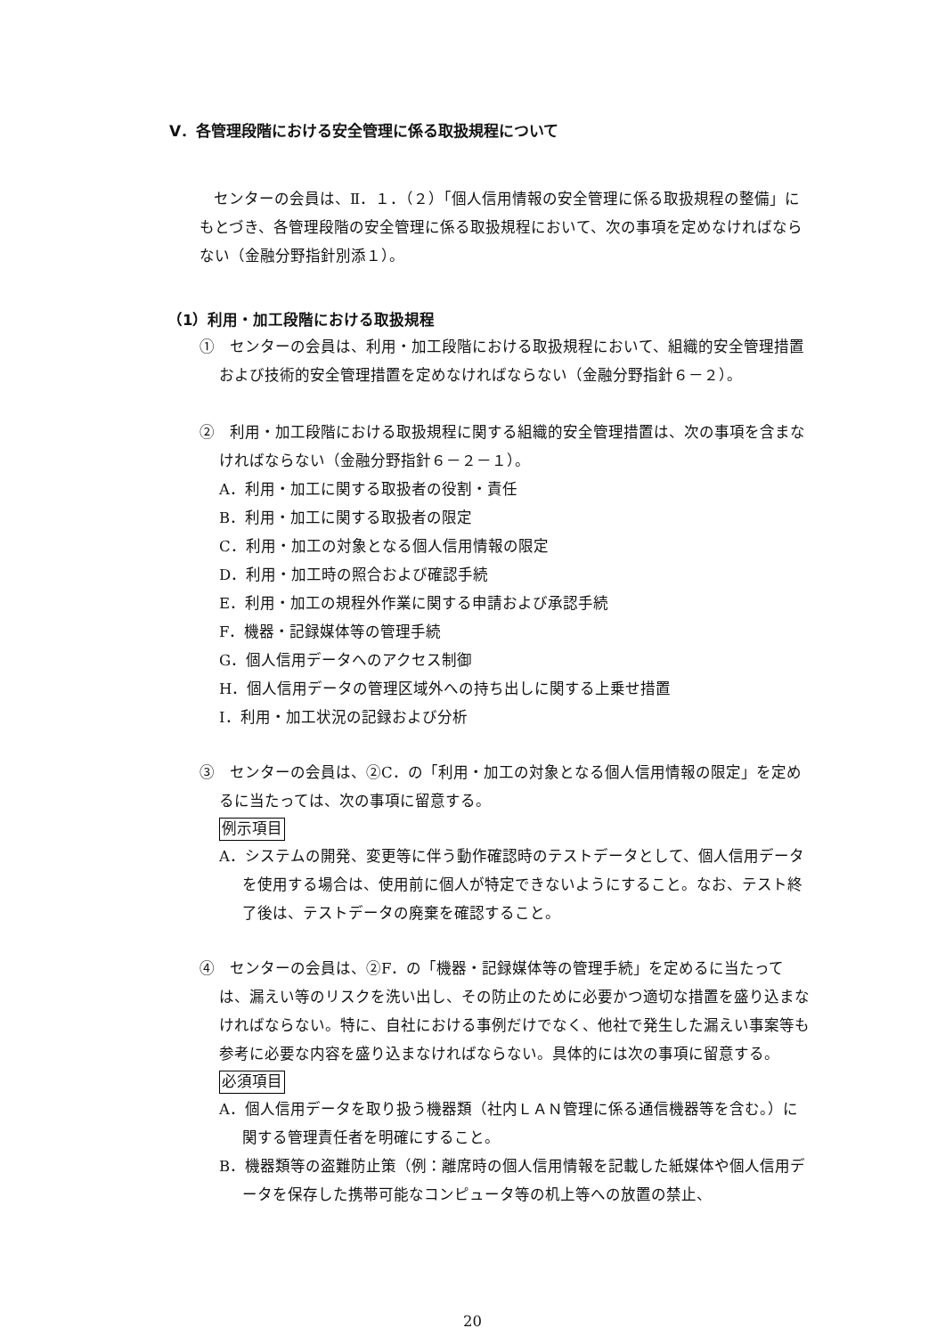Ⅴ．各管理段階における安全管理に係る取扱規程について
センターの会員は、Ⅱ．１．（２）「個人信用情報の安全管理に係る取扱規程の整備」にもとづき、各管理段階の安全管理に係る取扱規程において、次の事項を定めなければならない（金融分野指針別添１）。
（1）利用・加工段階における取扱規程
①　センターの会員は、利用・加工段階における取扱規程において、組織的安全管理措置および技術的安全管理措置を定めなければならない（金融分野指針６－２）。
②　利用・加工段階における取扱規程に関する組織的安全管理措置は、次の事項を含まなければならない（金融分野指針６－２－１）。
A．利用・加工に関する取扱者の役割・責任
B．利用・加工に関する取扱者の限定
C．利用・加工の対象となる個人信用情報の限定
D．利用・加工時の照合および確認手続
E．利用・加工の規程外作業に関する申請および承認手続
F．機器・記録媒体等の管理手続
G．個人信用データへのアクセス制御
H．個人信用データの管理区域外への持ち出しに関する上乗せ措置
I．利用・加工状況の記録および分析
③　センターの会員は、②C．の「利用・加工の対象となる個人信用情報の限定」を定めるに当たっては、次の事項に留意する。
例示項目
A．システムの開発、変更等に伴う動作確認時のテストデータとして、個人信用データを使用する場合は、使用前に個人が特定できないようにすること。なお、テスト終了後は、テストデータの廃棄を確認すること。
④　センターの会員は、②F．の「機器・記録媒体等の管理手続」を定めるに当たっては、漏えい等のリスクを洗い出し、その防止のために必要かつ適切な措置を盛り込まなければならない。特に、自社における事例だけでなく、他社で発生した漏えい事案等も参考に必要な内容を盛り込まなければならない。具体的には次の事項に留意する。
必須項目
A．個人信用データを取り扱う機器類（社内ＬＡＮ管理に係る通信機器等を含む。）に関する管理責任者を明確にすること。
B．機器類等の盗難防止策（例：離席時の個人信用情報を記載した紙媒体や個人信用データを保存した携帯可能なコンピュータ等の机上等への放置の禁止、
20